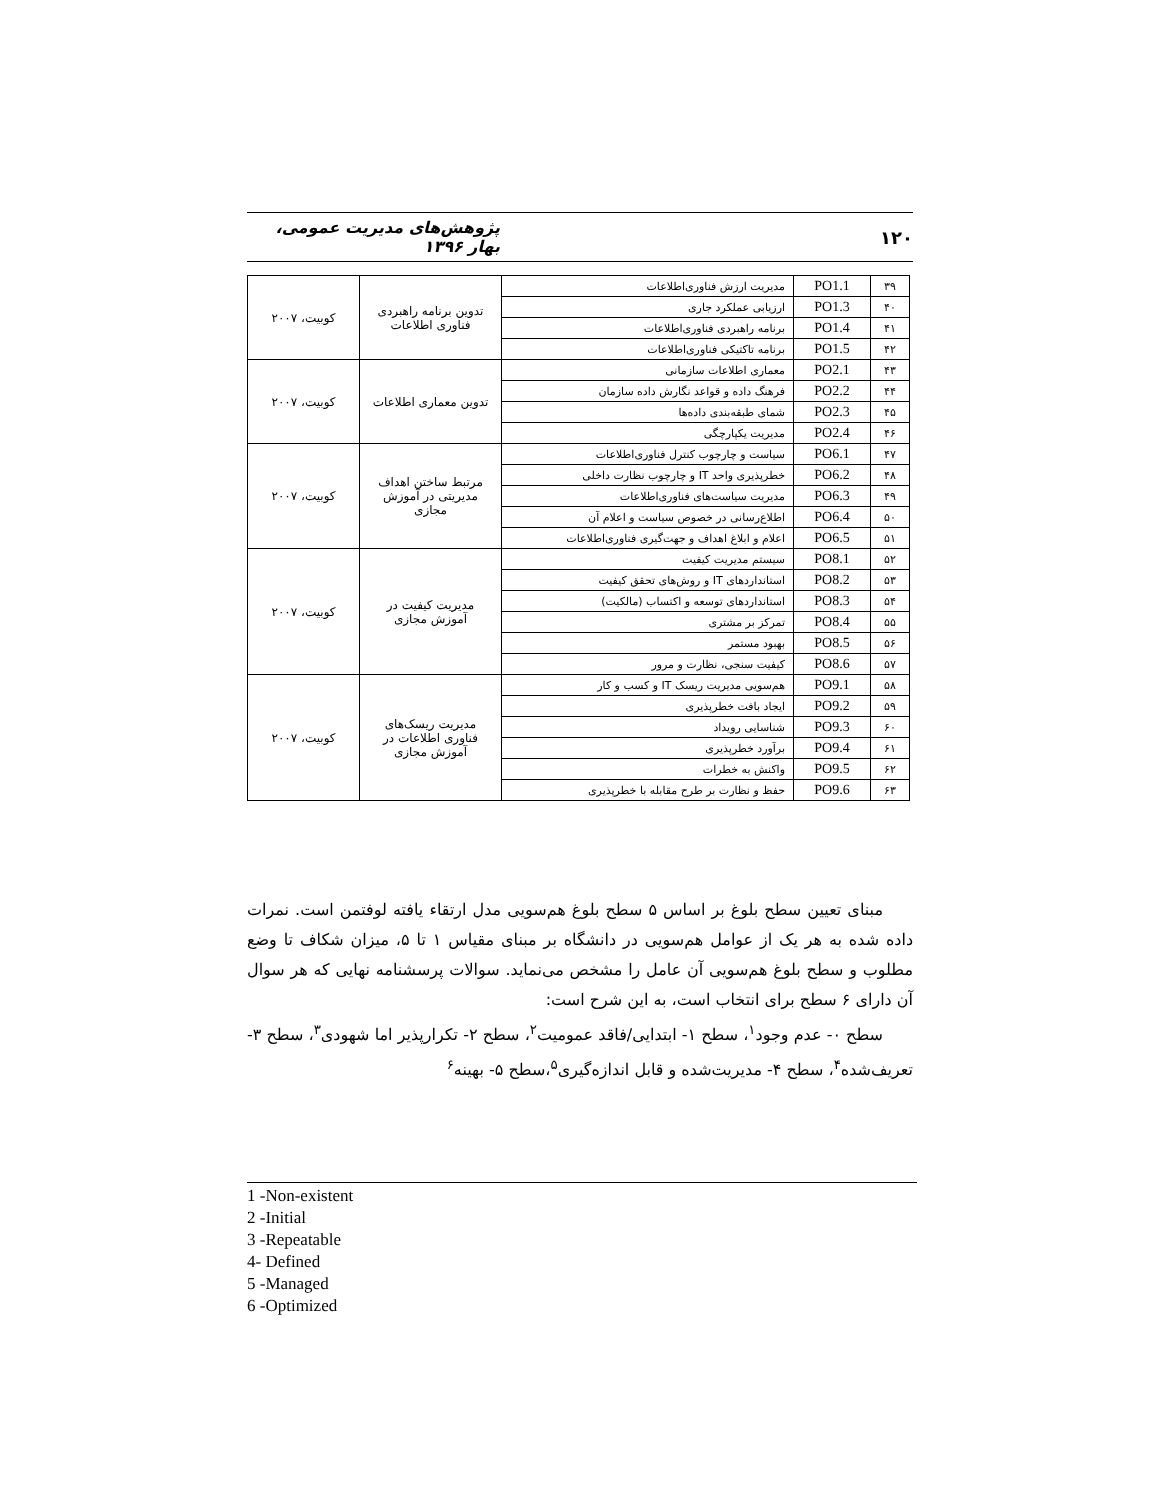۱۲۰ پژوهش‌های مدیریت عمومی، بهار ۱۳۹۶
| ۳۹ | PO1.1 | مدیریت ارزش فناوری‌اطلاعات | تدوین برنامه راهبردی فناوری اطلاعات | کوبیت، ۲۰۰۷ |
| ۴۰ | PO1.3 | ارزیابی عملکرد جاری | | |
| ۴۱ | PO1.4 | برنامه راهبردی فناوری‌اطلاعات | | |
| ۴۲ | PO1.5 | برنامه تاکتیکی فناوری‌اطلاعات | | |
| ۴۳ | PO2.1 | معماری اطلاعات سازمانی | تدوین معماری اطلاعات | کوبیت، ۲۰۰۷ |
| ۴۴ | PO2.2 | فرهنگ داده و قواعد نگارش داده سازمان | | |
| ۴۵ | PO2.3 | شمای طبقه‌بندی داده‌ها | | |
| ۴۶ | PO2.4 | مدیریت یکپارچگی | | |
| ۴۷ | PO6.1 | سیاست و چارچوب کنترل فناوری‌اطلاعات | مرتبط ساختن اهداف مدیریتی در آموزش مجازی | کوبیت، ۲۰۰۷ |
| ۴۸ | PO6.2 | خطرپذیری واحد IT و چارچوب نظارت داخلی | | |
| ۴۹ | PO6.3 | مدیریت سیاست‌های فناوری‌اطلاعات | | |
| ۵۰ | PO6.4 | اطلاع‌رسانی در خصوص سیاست و اعلام آن | | |
| ۵۱ | PO6.5 | اعلام و ابلاغ اهداف و جهت‌گیری فناوری‌اطلاعات | | |
| ۵۲ | PO8.1 | سیستم مدیریت کیفیت | مدیریت کیفیت در آموزش مجازی | کوبیت، ۲۰۰۷ |
| ۵۳ | PO8.2 | استانداردهای IT و روش‌های تحقق کیفیت | | |
| ۵۴ | PO8.3 | استانداردهای توسعه و اکتساب (مالکیت) | | |
| ۵۵ | PO8.4 | تمرکز بر مشتری | | |
| ۵۶ | PO8.5 | بهبود مستمر | | |
| ۵۷ | PO8.6 | کیفیت سنجی، نظارت و مرور | | |
| ۵۸ | PO9.1 | هم‌سویی مدیریت ریسک IT و کسب و کار | مدیریت ریسک‌های فناوری اطلاعات در آموزش مجازی | کوبیت، ۲۰۰۷ |
| ۵۹ | PO9.2 | ایجاد بافت خطرپذیری | | |
| ۶۰ | PO9.3 | شناسایی رویداد | | |
| ۶۱ | PO9.4 | برآورد خطرپذیری | | |
| ۶۲ | PO9.5 | واکنش به خطرات | | |
| ۶۳ | PO9.6 | حفظ و نظارت بر طرح مقابله با خطرپذیری | | |
مبنای تعیین سطح بلوغ بر اساس ۵ سطح بلوغ هم‌سویی مدل ارتقاء یافته لوفتمن است. نمرات داده شده به هر یک از عوامل هم‌سویی در دانشگاه بر مبنای مقیاس ۱ تا ۵، میزان شکاف تا وضع مطلوب و سطح بلوغ هم‌سویی آن عامل را مشخص می‌نماید. سوالات پرسشنامه نهایی که هر سوال آن دارای ۶ سطح برای انتخاب است، به این شرح است:
سطح ۰- عدم وجود<sup>۱</sup>، سطح ۱- ابتدایی/فاقد عمومیت<sup>۲</sup>، سطح ۲- تکرارپذیر اما شهودی<sup>۳</sup>، سطح ۳- تعریف‌شده<sup>۴</sup>، سطح ۴- مدیریت‌شده و قابل اندازه‌گیری<sup>۵</sup>،سطح ۵- بهینه<sup>۶</sup>
1 -Non-existent
2 -Initial
3 -Repeatable
4- Defined
5 -Managed
6 -Optimized